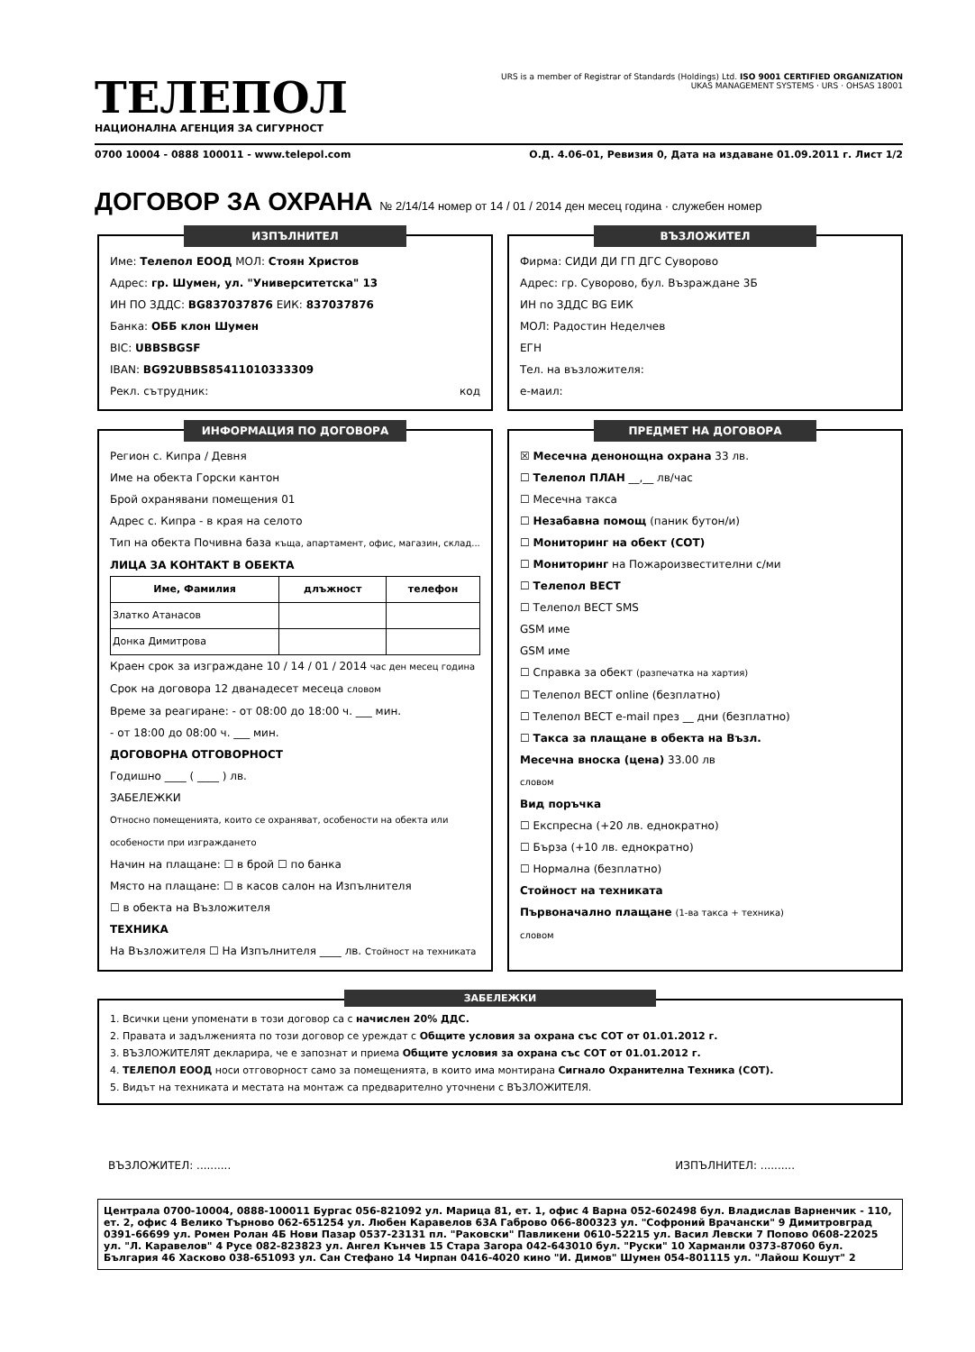ТЕЛЕПОЛ
НАЦИОНАЛНА АГЕНЦИЯ ЗА СИГУРНОСТ
URS is a member of Registrar of Standards (Holdings) Ltd. ISO 9001 CERTIFIED ORGANIZATION
UKAS MANAGEMENT SYSTEMS · URS · OHSAS 18001
0700 10004 - 0888 100011 - www.telepol.com О.Д. 4.06-01, Ревизия 0, Дата на издаване 01.09.2011 г. Лист 1/2
ДОГОВОР ЗА ОХРАНА № 2/14/14 номер от 14 / 01 / 2014 ден месец година · служебен номер
ИЗПЪЛНИТЕЛ
Име: Телепол ЕООД МОЛ: Стоян Христов
Адрес: гр. Шумен, ул. "Университетска" 13
ИН ПО ЗДДС: BG837037876 ЕИК: 837037876
Банка: ОББ клон Шумен
BIC: UBBSBGSF
IBAN: BG92UBBS85411010333309
Рекл. сътрудник: код
ВЪЗЛОЖИТЕЛ
Фирма: СИДИ ДИ ГП ДГС Суворово
Адрес: гр. Суворово, бул. Възраждане 3Б
ИН по ЗДДС BG ЕИК
МОЛ: Радостин Неделчев
ЕГН
Тел. на възложителя:
е-маил:
ИНФОРМАЦИЯ ПО ДОГОВОРА
Регион с. Кипра / Девня
Име на обекта Горски кантон
Брой охранявани помещения 01
Адрес с. Кипра - в края на селото
Тип на обекта Почивна база къща, апартамент, офис, магазин, склад...
ЛИЦА ЗА КОНТАКТ В ОБЕКТА
| Име, Фамилия | длъжност | телефон |
| --- | --- | --- |
| Златко Атанасов | | |
| Донка Димитрова | | |
Краен срок за изграждане 10 / 14 / 01 / 2014 час ден месец година
Срок на договора 12 дванадесет месеца словом
Време за реагиране: - от 08:00 до 18:00 ч. ___ мин.
- от 18:00 до 08:00 ч. ___ мин.
ДОГОВОРНА ОТГОВОРНОСТ
Годишно ____ ( ____ ) лв.
ЗАБЕЛЕЖКИ
Относно помещенията, които се охраняват, особености на обекта или особености при изграждането
Начин на плащане: ☐ в брой ☐ по банка
Място на плащане: ☐ в касов салон на Изпълнителя
☐ в обекта на Възложителя
ТЕХНИКА
На Възложителя ☐ На Изпълнителя ____ лв. Стойност на техниката
ПРЕДМЕТ НА ДОГОВОРА
☒ Месечна денонощна охрана 33 лв.
☐ Телепол ПЛАН __,__ лв/час
☐ Месечна такса
☐ Незабавна помощ (паник бутон/и)
☐ Мониторинг на обект (СОТ)
☐ Мониторинг на Пожароизвестителни с/ми
☐ Телепол ВЕСТ
☐ Телепол ВЕСТ SMS
GSM име
GSM име
☐ Справка за обект (разпечатка на хартия)
☐ Телепол ВЕСТ online (безплатно)
☐ Телепол ВЕСТ e-mail през __ дни (безплатно)
☐ Такса за плащане в обекта на Възл.
Месечна вноска (цена) 33.00 лв
словом
Вид поръчка
☐ Експресна (+20 лв. еднократно)
☐ Бърза (+10 лв. еднократно)
☐ Нормална (безплатно)
Стойност на техниката
Първоначално плащане (1-ва такса + техника)
словом
ЗАБЕЛЕЖКИ
1. Всички цени упоменати в този договор са с начислен 20% ДДС.
2. Правата и задълженията по този договор се уреждат с Общите условия за охрана със СОТ от 01.01.2012 г.
3. ВЪЗЛОЖИТЕЛЯТ декларира, че е запознат и приема Общите условия за охрана със СОТ от 01.01.2012 г.
4. ТЕЛЕПОЛ ЕООД носи отговорност само за помещенията, в които има монтирана Сигнало Охранителна Техника (СОТ).
5. Видът на техниката и местата на монтаж са предварително уточнени с ВЪЗЛОЖИТЕЛЯ.
ВЪЗЛОЖИТЕЛ: .......... ИЗПЪЛНИТЕЛ: ..........
Централа 0700-10004, 0888-100011 Бургас 056-821092 ул. Марица 81, ет. 1, офис 4 Варна 052-602498 бул. Владислав Варненчик - 110, ет. 2, офис 4 Велико Търново 062-651254 ул. Любен Каравелов 63А Габрово 066-800323 ул. "Софроний Врачански" 9 Димитровград 0391-66699 ул. Ромен Ролан 4Б Нови Пазар 0537-23131 пл. "Раковски" Павликени 0610-52215 ул. Васил Левски 7 Попово 0608-22025 ул. "Л. Каравелов" 4 Русе 082-823823 ул. Ангел Кънчев 15 Стара Загора 042-643010 бул. "Руски" 10 Харманли 0373-87060 бул. България 46 Хасково 038-651093 ул. Сан Стефано 14 Чирпан 0416-4020 кино "И. Димов" Шумен 054-801115 ул. "Лайош Кошут" 2